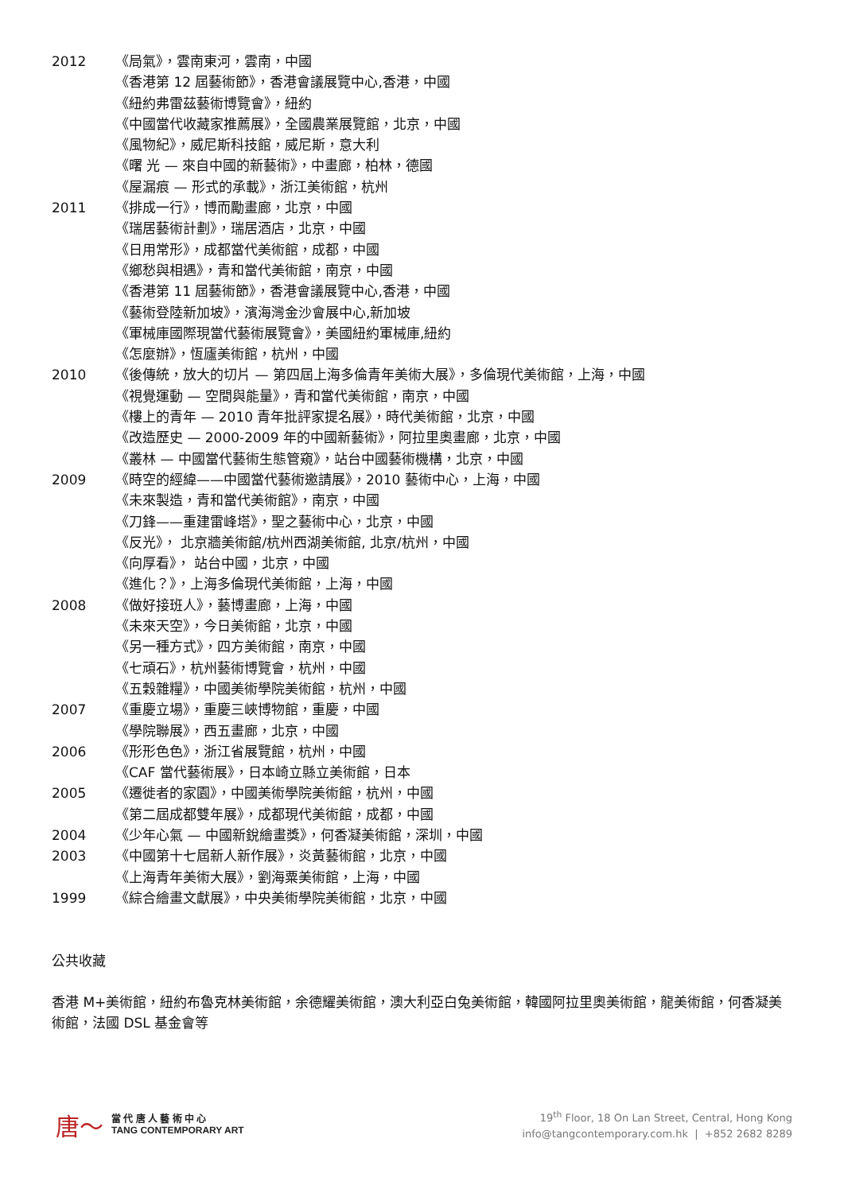2012 《局氣》，雲南東河，雲南，中國
《香港第 12 屆藝術節》，香港會議展覽中心,香港，中國
《紐約弗雷茲藝術博覽會》，紐約
《中國當代收藏家推薦展》，全國農業展覽館，北京，中國
《風物紀》，威尼斯科技館，威尼斯，意大利
《曙 光 — 來自中國的新藝術》，中畫廊，柏林，德國
《屋漏痕 — 形式的承載》，浙江美術館，杭州
2011 《排成一行》，博而勵畫廊，北京，中國
《瑞居藝術計劃》，瑞居酒店，北京，中國
《日用常形》，成都當代美術館，成都，中國
《鄉愁與相遇》，青和當代美術館，南京，中國
《香港第 11 屆藝術節》，香港會議展覽中心,香港，中國
《藝術登陸新加坡》，濱海灣金沙會展中心,新加坡
《軍械庫國際現當代藝術展覽會》，美國紐約軍械庫,紐約
《怎麼辦》，恆廬美術館，杭州，中國
2010 《後傳統，放大的切片 — 第四屆上海多倫青年美術大展》，多倫現代美術館，上海，中國
《視覺運動 — 空間與能量》，青和當代美術館，南京，中國
《樓上的青年 — 2010 青年批評家提名展》，時代美術館，北京，中國
《改造歷史 — 2000-2009 年的中國新藝術》，阿拉里奧畫廊，北京，中國
《叢林 — 中國當代藝術生態管窺》，站台中國藝術機構，北京，中國
2009 《時空的經緯——中國當代藝術邀請展》，2010 藝術中心，上海，中國
《未來製造，青和當代美術館》，南京，中國
《刀鋒——重建雷峰塔》，聖之藝術中心，北京，中國
《反光》， 北京牆美術館/杭州西湖美術館, 北京/杭州，中國
《向厚看》， 站台中國，北京，中國
《進化？》，上海多倫現代美術館，上海，中國
2008 《做好接班人》，藝博畫廊，上海，中國
《未來天空》，今日美術館，北京，中國
《另一種方式》，四方美術館，南京，中國
《七頑石》，杭州藝術博覽會，杭州，中國
《五穀雜糧》，中國美術學院美術館，杭州，中國
2007 《重慶立場》，重慶三峽博物館，重慶，中國
《學院聯展》，西五畫廊，北京，中國
2006 《形形色色》，浙江省展覽館，杭州，中國
《CAF 當代藝術展》，日本崎立縣立美術館，日本
2005 《遷徙者的家園》，中國美術學院美術館，杭州，中國
《第二屆成都雙年展》，成都現代美術館，成都，中國
2004 《少年心氣 — 中國新銳繪畫獎》，何香凝美術館，深圳，中國
2003 《中國第十七屆新人新作展》，炎黃藝術館，北京，中國
《上海青年美術大展》，劉海粟美術館，上海，中國
1999 《綜合繪畫文獻展》，中央美術學院美術館，北京，中國
公共收藏
香港 M+美術館，紐約布魯克林美術館，余德耀美術館，澳大利亞白兔美術館，韓國阿拉里奧美術館，龍美術館，何香凝美術館，法國 DSL 基金會等
唐〜 當 代 唐 人 藝 術 中 心
TANG CONTEMPORARY ART
19<sup>th</sup> Floor, 18 On Lan Street, Central, Hong Kong
info@tangcontemporary.com.hk | +852 2682 8289